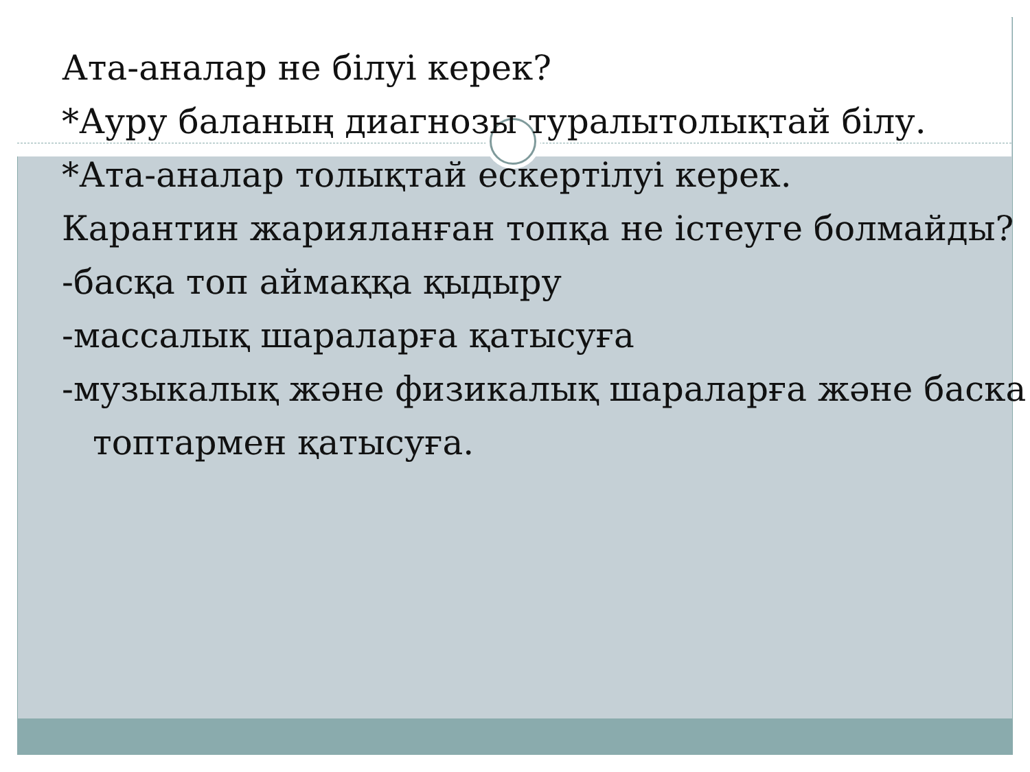Ата-аналар не білуі керек?
*Ауру баланың диагнозы туралытолықтай білу.
*Ата-аналар толықтай ескертілуі керек.
Карантин жарияланған топқа не істеуге болмайды?
-басқа топ аймаққа қыдыру
-массалық шараларға қатысуға
-музыкалық және физикалық шараларға және баска топтармен қатысуға.